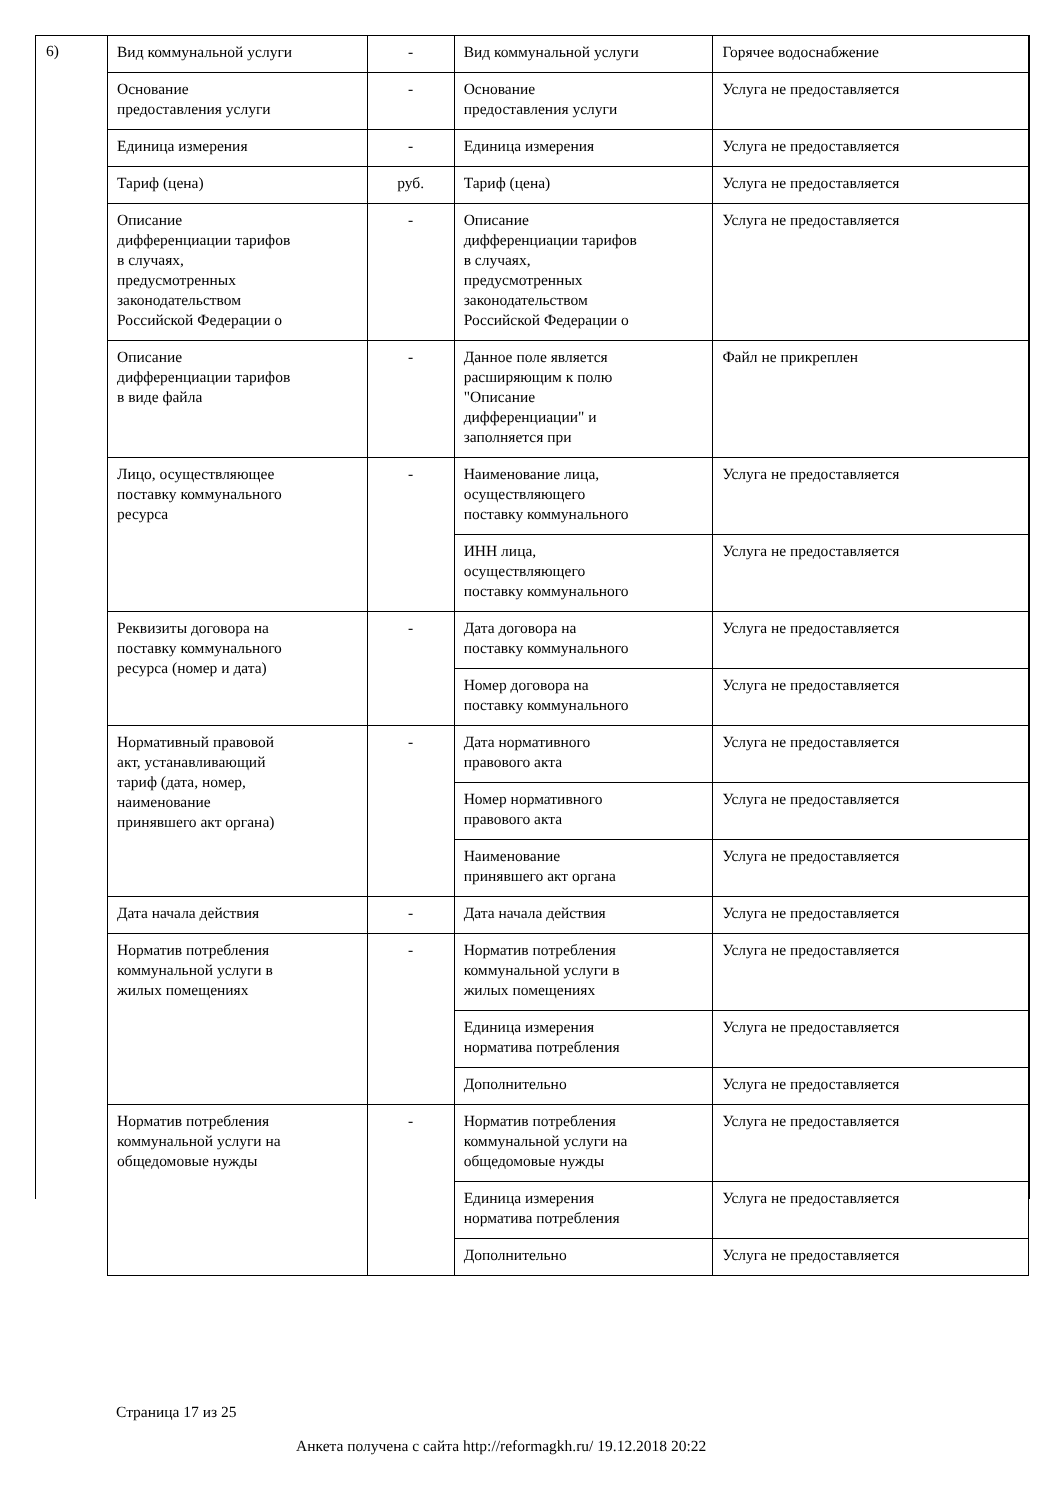6)
| Вид коммунальной услуги | - | Вид коммунальной услуги | Горячее водоснабжение |
| Основание предоставления услуги | - | Основание предоставления услуги | Услуга не предоставляется |
| Единица измерения | - | Единица измерения | Услуга не предоставляется |
| Тариф (цена) | руб. | Тариф (цена) | Услуга не предоставляется |
| Описание дифференциации тарифов в случаях, предусмотренных законодательством Российской Федерации о | - | Описание дифференциации тарифов в случаях, предусмотренных законодательством Российской Федерации о | Услуга не предоставляется |
| Описание дифференциации тарифов в виде файла | - | Данное поле является расширяющим к полю "Описание дифференциации" и заполняется при | Файл не прикреплен |
| Лицо, осуществляющее поставку коммунального ресурса | - | Наименование лица, осуществляющего поставку коммунального | Услуга не предоставляется |
| | | ИНН лица, осуществляющего поставку коммунального | Услуга не предоставляется |
| Реквизиты договора на поставку коммунального ресурса (номер и дата) | - | Дата договора на поставку коммунального | Услуга не предоставляется |
| | | Номер договора на поставку коммунального | Услуга не предоставляется |
| Нормативный правовой акт, устанавливающий тариф (дата, номер, наименование принявшего акт органа) | - | Дата нормативного правового акта | Услуга не предоставляется |
| | | Номер нормативного правового акта | Услуга не предоставляется |
| | | Наименование принявшего акт органа | Услуга не предоставляется |
| Дата начала действия | - | Дата начала действия | Услуга не предоставляется |
| Норматив потребления коммунальной услуги в жилых помещениях | - | Норматив потребления коммунальной услуги в жилых помещениях | Услуга не предоставляется |
| | | Единица измерения норматива потребления | Услуга не предоставляется |
| | | Дополнительно | Услуга не предоставляется |
| Норматив потребления коммунальной услуги на общедомовые нужды | - | Норматив потребления коммунальной услуги на общедомовые нужды | Услуга не предоставляется |
| | | Единица измерения норматива потребления | Услуга не предоставляется |
| | | Дополнительно | Услуга не предоставляется |
Страница 17 из 25
Анкета получена с сайта http://reformagkh.ru/ 19.12.2018 20:22